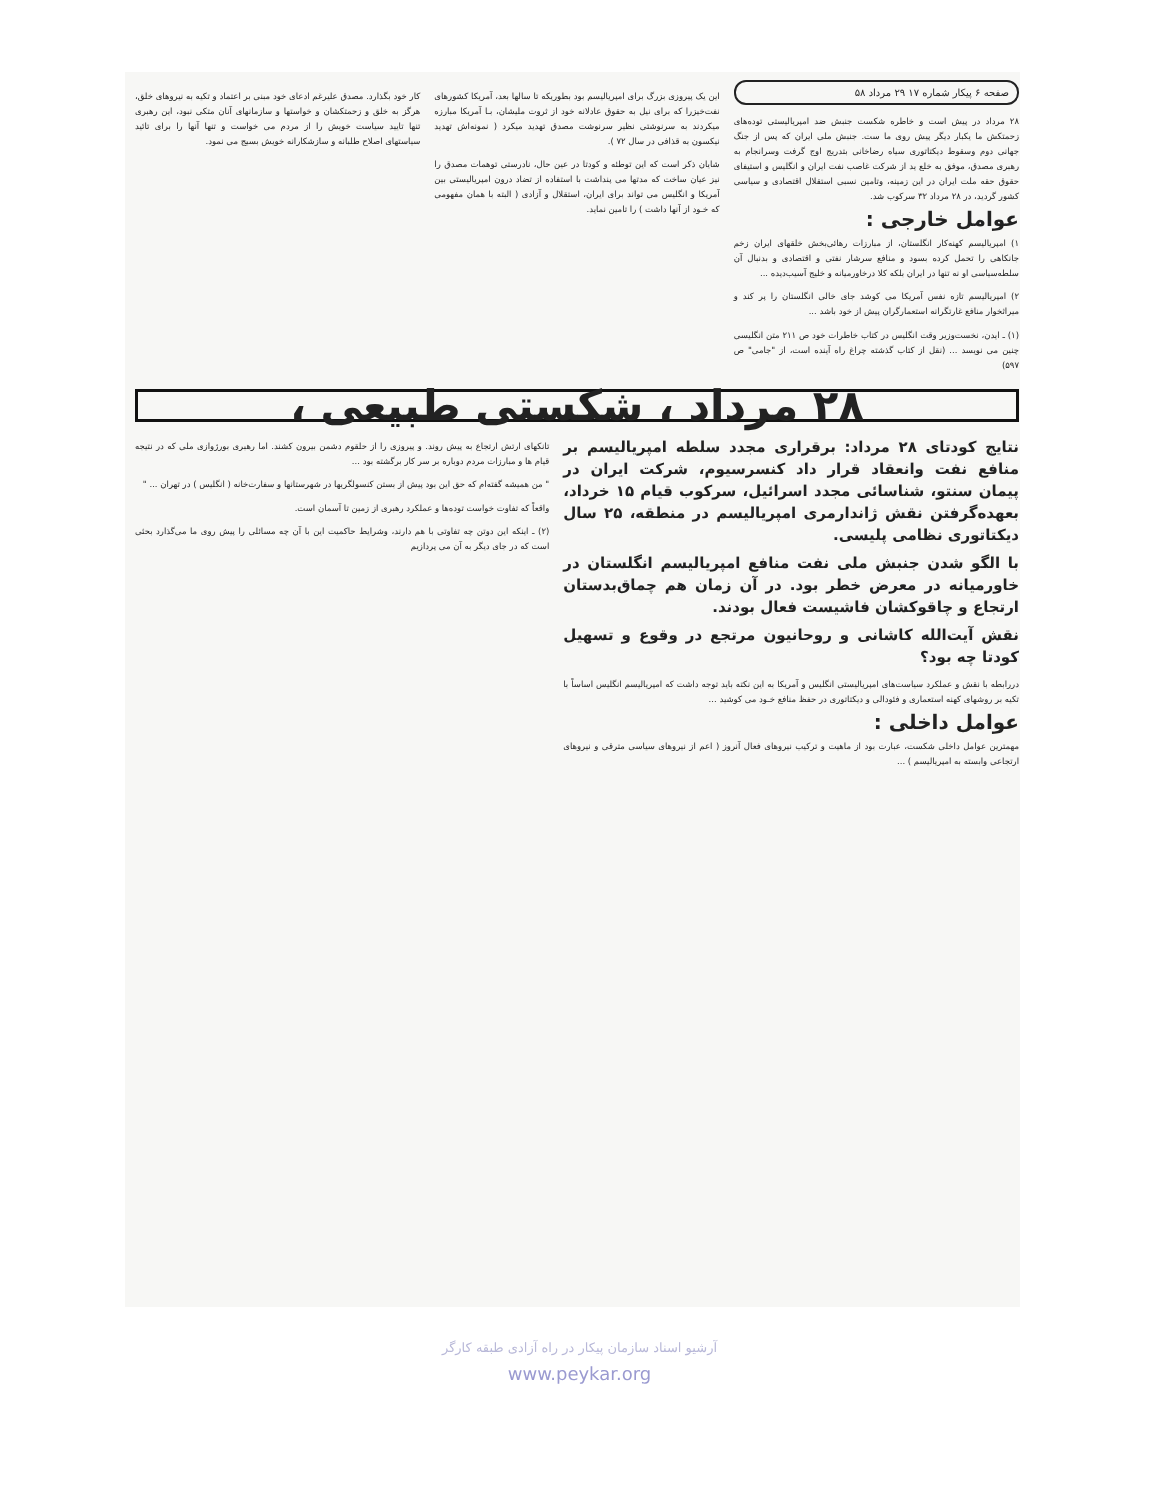صفحه ۶ پیکار شماره ۱۷ ۲۹ مرداد ۵۸
۲۸ مرداد در پیش است و خاطره شکست جنبش ضد امپریالیستی توده‌های زحمتکش ما یکبار دیگر پیش روی ما ست. جنبش ملی ایران که پس از جنگ جهانی دوم وسقوط دیکتاتوری سیاه رضاخانی بتدریج اوج گرفت وسرانجام به رهبری مصدق، موفق به خلع ید از شرکت غاصب نفت ایران و انگلیس و استیفای حقوق حقه ملت ایران در این زمینه، وتامین نسبی استقلال اقتصادی و سیاسی کشور گردید، در ۲۸ مرداد ۳۲ سرکوب شد.
عوامل خارجی :
۱) امپریالیسم کهنه‌کار انگلستان، از مبارزات رهائی‌بخش خلقهای ایران زخم جانکاهی را تحمل کرده بسود و منافع سرشار نفتی و اقتصادی و بدنبال آن سلطه‌سیاسی او نه تنها در ایران بلکه کلا درخاورمیانه و خلیج آسیب‌دیده ...
۲) امپریالیسم تازه نفس آمریکا می کوشد جای خالی انگلستان را پر کند و میراثخوار منافع غارتگرانه استعمارگران پیش از خود باشد ...
(۱) ـ ایدن، نخست‌وزیر وقت انگلیس در کتاب خاطرات خود ص ۲۱۱ متن انگلیسی چنین می نویسد ... (نقل از کتاب گذشته چراغ راه آینده است، از "جامی" ص ۵۹۷)
این یک پیروزی بزرگ برای امپریالیسم بود بطوریکه تا سالها بعد، آمریکا کشورهای نفت‌خیزرا که برای نیل به حقوق عادلانه خود از ثروت ملیشان، بـا آمریکا مبارزه میکردند به سرنوشتی نظیر سرنوشت مصدق تهدید میکرد ( نمونه‌اش تهدید نیکسون به قذافی در سال ۷۲ ).
شایان ذکر است که این توطئه و کودتا در عین حال، نادرستی توهمات مصدق را نیز عیان ساخت که مدتها می پنداشت با استفاده از تضاد درون امپریالیستی بین آمریکا و انگلیس می تواند برای ایران، استقلال و آزادی ( البته با همان مفهومی که خـود از آنها داشت ) را تامین نماید.
کار خود بگذارد. مصدق علیرغم ادعای خود مبنی بر اعتماد و تکیه به نیروهای خلق، هرگز به خلق و زحمتکشان و خواستها و سازمانهای آنان متکی نبود، این رهبری تنها تایید سیاست خویش را از مردم می خواست و تنها آنها را برای تائید سیاستهای اصلاح طلبانه و سازشکارانه خویش بسیج می نمود.
۲۸ مرداد ، شکستی طبیعی ،
نتایج کودتای ۲۸ مرداد: برقراری مجدد سلطه امپریالیسم بر منافع نفت وانعقاد قرار داد کنسرسیوم، شرکت ایران در پیمان سنتو، شناسائی مجدد اسرائیل، سرکوب قیام ۱۵ خرداد، بعهده‌گرفتن نقش ژاندارمری امپریالیسم در منطقه، ۲۵ سال دیکتاتوری نظامی پلیسی.
با الگو شدن جنبش ملی نفت منافع امپریالیسم انگلستان در خاورمیانه در معرض خطر بود. در آن زمان هم چماق‌بدستان ارتجاع و چاقوکشان فاشیست فعال بودند.
نقش آیت‌الله کاشانی و روحانیون مرتجع در وقوع و تسهیل کودتا چه بود؟
دررابطه با نقش و عملکرد سیاست‌های امپریالیستی انگلیس و آمریکا به این نکته باید توجه داشت که امپریالیسم انگلیس اساساً با تکیه بر روشهای کهنه استعماری و فئودالی و دیکتاتوری در حفظ منافع خـود می کوشید ...
عوامل داخلی :
مهمترین عوامل داخلی شکست، عبارت بود از ماهیت و ترکیب نیروهای فعال آنروز ( اعم از نیروهای سیاسی مترقی و نیروهای ارتجاعی وابسته به امپریالیسم ) ...
تانکهای ارتش ارتجاع به پیش روند. و پیروزی را از حلقوم دشمن بیرون کشند. اما رهبری بورژوازی ملی که در نتیجه قیام ها و مبارزات مردم دوباره بر سر کار برگشته بود ...
" من همیشه گفته‌ام که حق این بود پیش از بستن کنسولگریها در شهرستانها و سفارت‌خانه ( انگلیس ) در تهران ... "
واقعاً که تفاوت خواست توده‌ها و عملکرد رهبری از زمین تا آسمان است.
(۲) ـ اینکه این دوتن چه تفاوتی با هم دارند، وشرایط حاکمیت این با آن چه مسائلی را پیش روی ما می‌گذارد بحثی است که در جای دیگر به آن می پردازیم
آرشیو اسناد سازمان پیکار در راه آزادی طبقه کارگر
www.peykar.org